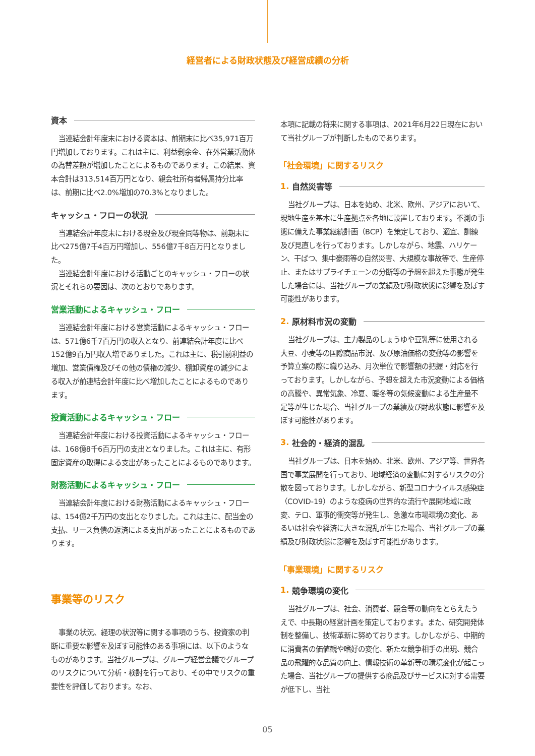経営者による財政状態及び経営成績の分析
資本
当連結会計年度末における資本は、前期末に比べ35,971百万円増加しております。これは主に、利益剰余金、在外営業活動体の為替差額が増加したことによるものであります。この結果、資本合計は313,514百万円となり、親会社所有者帰属持分比率は、前期に比べ2.0%増加の70.3%となりました。
キャッシュ・フローの状況
当連結会計年度末における現金及び現金同等物は、前期末に比べ275億7千4百万円増加し、556億7千8百万円となりました。
当連結会計年度における活動ごとのキャッシュ・フローの状況とそれらの要因は、次のとおりであります。
営業活動によるキャッシュ・フロー
当連結会計年度における営業活動によるキャッシュ・フローは、571億6千7百万円の収入となり、前連結会計年度に比べ152億9百万円収入増でありました。これは主に、税引前利益の増加、営業債権及びその他の債権の減少、棚卸資産の減少による収入が前連結会計年度に比べ増加したことによるものであります。
投資活動によるキャッシュ・フロー
当連結会計年度における投資活動によるキャッシュ・フローは、168億8千6百万円の支出となりました。これは主に、有形固定資産の取得による支出があったことによるものであります。
財務活動によるキャッシュ・フロー
当連結会計年度における財務活動によるキャッシュ・フローは、154億2千万円の支出となりました。これは主に、配当金の支払、リース負債の返済による支出があったことによるものであります。
事業等のリスク
事業の状況、経理の状況等に関する事項のうち、投資家の判断に重要な影響を及ぼす可能性のある事項には、以下のようなものがあります。当社グループは、グループ経営会議でグループのリスクについて分析・検討を行っており、その中でリスクの重要性を評価しております。なお、
本項に記載の将来に関する事項は、2021年6月22日現在において当社グループが判断したものであります。
「社会環境」に関するリスク
1. 自然災害等
当社グループは、日本を始め、北米、欧州、アジアにおいて、現地生産を基本に生産拠点を各地に設置しております。不測の事態に備えた事業継続計画（BCP）を策定しており、適宜、訓練及び見直しを行っております。しかしながら、地震、ハリケーン、干ばつ、集中豪雨等の自然災害、大規模な事故等で、生産停止、またはサプライチェーンの分断等の予想を超えた事態が発生した場合には、当社グループの業績及び財政状態に影響を及ぼす可能性があります。
2. 原材料市況の変動
当社グループは、主力製品のしょうゆや豆乳等に使用される大豆、小麦等の国際商品市況、及び原油価格の変動等の影響を予算立案の際に織り込み、月次単位で影響額の把握・対応を行っております。しかしながら、予想を超えた市況変動による価格の高騰や、異常気象、冷夏、暖冬等の気候変動による生産量不足等が生じた場合、当社グループの業績及び財政状態に影響を及ぼす可能性があります。
3. 社会的・経済的混乱
当社グループは、日本を始め、北米、欧州、アジア等、世界各国で事業展開を行っており、地域経済の変動に対するリスクの分散を図っております。しかしながら、新型コロナウイルス感染症（COVID-19）のような疫病の世界的な流行や展開地域に政変、テロ、軍事的衝突等が発生し、急激な市場環境の変化、あるいは社会や経済に大きな混乱が生じた場合、当社グループの業績及び財政状態に影響を及ぼす可能性があります。
「事業環境」に関するリスク
1. 競争環境の変化
当社グループは、社会、消費者、競合等の動向をとらえたうえで、中長期の経営計画を策定しております。また、研究開発体制を整備し、技術革新に努めております。しかしながら、中期的に消費者の価値観や嗜好の変化、新たな競争相手の出現、競合品の飛躍的な品質の向上、情報技術の革新等の環境変化が起こった場合、当社グループの提供する商品及びサービスに対する需要が低下し、当社
05